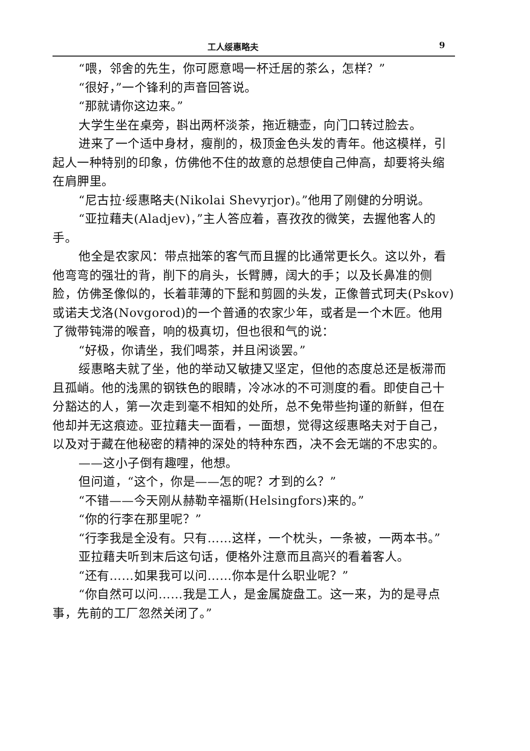工人绥惠略夫 9
“喂，邻舍的先生，你可愿意喝一杯迁居的茶么，怎样？”
“很好，”一个锋利的声音回答说。
“那就请你这边来。”
大学生坐在桌旁，斟出两杯淡茶，拖近糖壶，向门口转过脸去。
进来了一个适中身材，瘦削的，极顶金色头发的青年。他这模样，引起人一种特别的印象，仿佛他不住的故意的总想使自己伸高，却要将头缩在肩胛里。
“尼古拉·绥惠略夫(Nikolai Shevyrjor)。”他用了刚健的分明说。
“亚拉藉夫(Aladjev)，”主人答应着，喜孜孜的微笑，去握他客人的手。
他全是农家风：带点拙笨的客气而且握的比通常更长久。这以外，看他弯弯的强壮的背，削下的肩头，长臂膊，阔大的手；以及长鼻准的侧脸，仿佛圣像似的，长着菲薄的下髭和剪圆的头发，正像普式珂夫(Pskov)或诺夫戈洛(Novgorod)的一个普通的农家少年，或者是一个木匠。他用了微带钝滞的喉音，响的极真切，但也很和气的说：
“好极，你请坐，我们喝茶，并且闲谈罢。”
绥惠略夫就了坐，他的举动又敏捷又坚定，但他的态度总还是板滞而且孤峭。他的浅黑的钢铁色的眼睛，冷冰冰的不可测度的看。即使自己十分豁达的人，第一次走到毫不相知的处所，总不免带些拘谨的新鲜，但在他却并无这痕迹。亚拉藉夫一面看，一面想，觉得这绥惠略夫对于自己，以及对于藏在他秘密的精神的深处的特种东西，决不会无端的不忠实的。
——这小子倒有趣哩，他想。
但问道，“这个，你是——怎的呢？才到的么？”
“不错——今天刚从赫勒辛福斯(Helsingfors)来的。”
“你的行李在那里呢？”
“行李我是全没有。只有……这样，一个枕头，一条被，一两本书。”
亚拉藉夫听到末后这句话，便格外注意而且高兴的看着客人。
“还有……如果我可以问……你本是什么职业呢？”
“你自然可以问……我是工人，是金属旋盘工。这一来，为的是寻点事，先前的工厂忽然关闭了。”